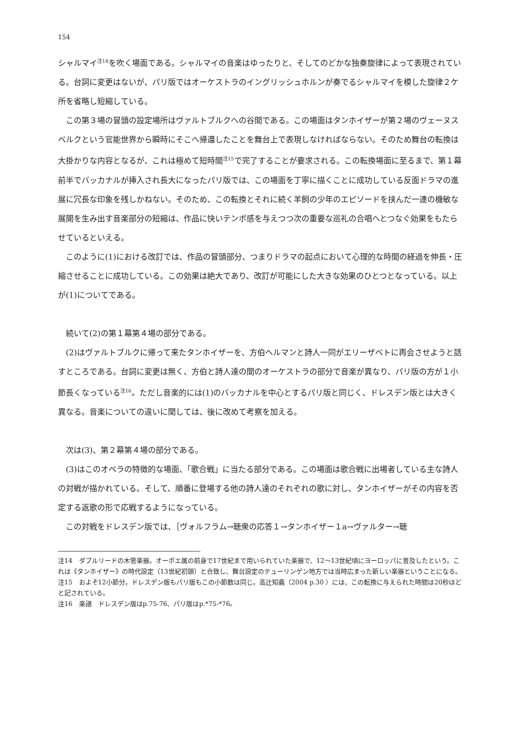154
シャルマイ<sup>注14</sup>を吹く場面である。シャルマイの音楽はゆったりと、そしてのどかな独奏旋律によって表現されている。台詞に変更はないが、パリ版ではオーケストラのイングリッシュホルンが奏でるシャルマイを模した旋律２ケ所を省略し短縮している。
この第３場の冒頭の設定場所はヴァルトブルクへの谷間である。この場面はタンホイザーが第２場のヴェーヌスベルクという官能世界から瞬時にそこへ帰還したことを舞台上で表現しなければならない。そのため舞台の転換は大掛かりな内容となるが、これは極めて短時間<sup>注15</sup>で完了することが要求される。この転換場面に至るまで、第１幕前半でバッカナルが挿入され長大になったパリ版では、この場面を丁寧に描くことに成功している反面ドラマの進展に冗長な印象を残しかねない。そのため、この転換とそれに続く羊飼の少年のエピソードを挟んだ一連の機敏な展開を生み出す音楽部分の短縮は、作品に快いテンポ感を与えつつ次の重要な巡礼の合唱へとつなぐ効果をもたらせているといえる。
このように(1)における改訂では、作品の冒頭部分、つまりドラマの起点において心理的な時間の経過を伸長・圧縮させることに成功している。この効果は絶大であり、改訂が可能にした大きな効果のひとつとなっている。以上が(1)についてである。
続いて(2)の第１幕第４場の部分である。
(2)はヴァルトブルクに帰って来たタンホイザーを、方伯ヘルマンと詩人一同がエリーザベトに再会させようと話すところである。台詞に変更は無く、方伯と詩人達の間のオーケストラの部分で音楽が異なり、パリ版の方が１小節長くなっている<sup>注16</sup>。ただし音楽的には(1)のバッカナルを中心とするパリ版と同じく、ドレスデン版とは大きく異なる。音楽についての違いに関しては、後に改めて考察を加える。
次は(3)、第２幕第４場の部分である。
(3)はこのオペラの特徴的な場面、「歌合戦」に当たる部分である。この場面は歌合戦に出場者している主な詩人の対戦が描かれている。そして、順番に登場する他の詩人達のそれぞれの歌に対し、タンホイザーがその内容を否定する返歌の形で応戦するようになっている。
この対戦をドレスデン版では、［ヴォルフラム→聴衆の応答１→タンホイザー１a→ヴァルター→聴
注14　ダブルリードの木管楽器。オーボエ属の前身で17世紀まで用いられていた楽器で、12～13世紀頃にヨーロッパに普及したという。これは《タンホイザー》の時代設定（13世紀初頭）と合致し、舞台設定のテューリンゲン地方では当時広まった新しい楽器ということになる。
注15　およそ12小節分。ドレスデン版もパリ版もこの小節数は同じ。高辻知義（2004 p.30 ）には、この転換に与えられた時間は20秒ほどと記されている。
注16　楽譜　ドレスデン版はp.75-76、パリ版はp.*75-*76。